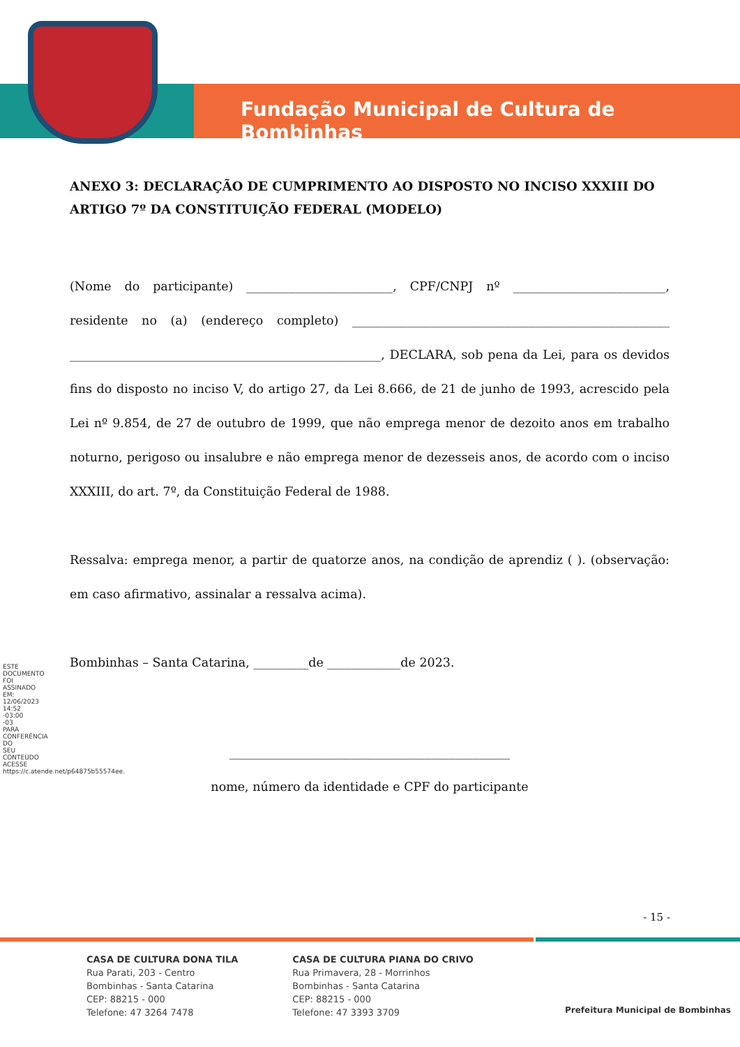Fundação Municipal de Cultura de Bombinhas
ESTE DOCUMENTO FOI ASSINADO EM: 12/06/2023 14:52 -03:00 -03 PARA CONFERÊNCIA DO SEU CONTEÚDO ACESSE https://c.atende.net/p64875b55574ee.
ANEXO 3: DECLARAÇÃO DE CUMPRIMENTO AO DISPOSTO NO INCISO XXXIII DO ARTIGO 7º DA CONSTITUIÇÃO FEDERAL (MODELO)
(Nome do participante) ________________________, CPF/CNPJ nº _________________________, residente no (a) (endereço completo) ____________________________________________________ ___________________________________________________, DECLARA, sob pena da Lei, para os devidos fins do disposto no inciso V, do artigo 27, da Lei 8.666, de 21 de junho de 1993, acrescido pela Lei nº 9.854, de 27 de outubro de 1999, que não emprega menor de dezoito anos em trabalho noturno, perigoso ou insalubre e não emprega menor de dezesseis anos, de acordo com o inciso XXXIII, do art. 7º, da Constituição Federal de 1988.
Ressalva: emprega menor, a partir de quatorze anos, na condição de aprendiz ( ). (observação: em caso afirmativo, assinalar a ressalva acima).
Bombinhas – Santa Catarina, _________de ____________de 2023.
______________________________________________
nome, número da identidade e CPF do participante
- 15 -
CASA DE CULTURA DONA TILA
Rua Parati, 203 - Centro
Bombinhas - Santa Catarina
CEP: 88215 - 000
Telefone: 47 3264 7478
CASA DE CULTURA PIANA DO CRIVO
Rua Primavera, 28 - Morrinhos
Bombinhas - Santa Catarina
CEP: 88215 - 000
Telefone: 47 3393 3709
Prefeitura Municipal de Bombinhas